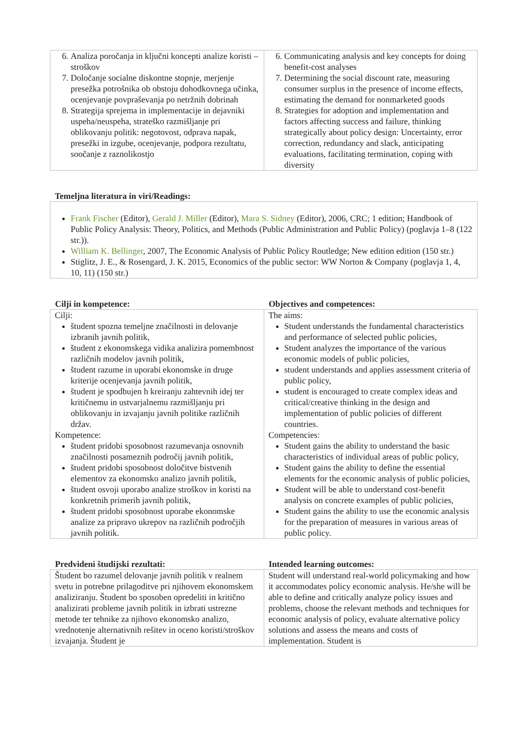| 6. Analiza poročanja in ključni koncepti analize koristi – stroškov 7. Določanje socialne diskontne stopnje, merjenje presežka potrošnika ob obstoju dohodkovnega učinka, ocenjevanje povpraševanja po netržnih dobrinah 8. Strategija sprejema in implementacije in dejavniki uspeha/neuspeha, strateško razmišljanje pri oblikovanju politik: negotovost, odprava napak, presežki in izgube, ocenjevanje, podpora rezultatu, soočanje z raznolikostjo | 6. Communicating analysis and key concepts for doing benefit-cost analyses 7. Determining the social discount rate, measuring consumer surplus in the presence of income effects, estimating the demand for nonmarketed goods 8. Strategies for adoption and implementation and factors affecting success and failure, thinking strategically about policy design: Uncertainty, error correction, redundancy and slack, anticipating evaluations, facilitating termination, coping with diversity |
Temeljna literatura in viri/Readings:
| Frank Fischer (Editor), Gerald J. Miller (Editor), Mara S. Sidney (Editor), 2006, CRC; 1 edition; Handbook of Public Policy Analysis: Theory, Politics, and Methods (Public Administration and Public Policy) (poglavja 1–8 (122 str.)). William K. Bellinger , 2007, The Economic Analysis of Public Policy Routledge; New edition edition (150 str.) Stiglitz, J. E., & Rosengard, J. K. 2015, Economics of the public sector: WW Norton & Company (poglavja 1, 4, 10, 11) (150 str.) |
| Cilji in kompetence: | Objectives and competences: |
| Cilji: študent spozna temeljne značilnosti in delovanje izbranih javnih politik, študent z ekonomskega vidika analizira pomembnost različnih modelov javnih politik, študent razume in uporabi ekonomske in druge kriterije ocenjevanja javnih politik, študent je spodbujen h kreiranju zahtevnih idej ter kritičnemu in ustvarjalnemu razmišljanju pri oblikovanju in izvajanju javnih politike različnih držav. Kompetence: študent pridobi sposobnost razumevanja osnovnih značilnosti posameznih področij javnih politik, študent pridobi sposobnost določitve bistvenih elementov za ekonomsko analizo javnih politik, študent osvoji uporabo analize stroškov in koristi na konkretnih primerih javnih politik, študent pridobi sposobnost uporabe ekonomske analize za pripravo ukrepov na različnih področjih javnih politik. | The aims: Student understands the fundamental characteristics and performance of selected public policies, Student analyzes the importance of the various economic models of public policies, student understands and applies assessment criteria of public policy, student is encouraged to create complex ideas and critical/creative thinking in the design and implementation of public policies of different countries. Competencies: Student gains the ability to understand the basic characteristics of individual areas of public policy, Student gains the ability to define the essential elements for the economic analysis of public policies, Student will be able to understand cost-benefit analysis on concrete examples of public policies, Student gains the ability to use the economic analysis for the preparation of measures in various areas of public policy. |
| Predvideni študijski rezultati: | Intended learning outcomes: |
| Študent bo razumel delovanje javnih politik v realnem svetu in potrebne prilagoditve pri njihovem ekonomskem analiziranju. Študent bo sposoben opredeliti in kritično analizirati probleme javnih politik in izbrati ustrezne metode ter tehnike za njihovo ekonomsko analizo, vrednotenje alternativnih rešitev in oceno koristi/stroškov izvajanja. Študent je | Student will understand real-world policymaking and how it accommodates policy economic analysis. He/she will be able to define and critically analyze policy issues and problems, choose the relevant methods and techniques for economic analysis of policy, evaluate alternative policy solutions and assess the means and costs of implementation. Student is |